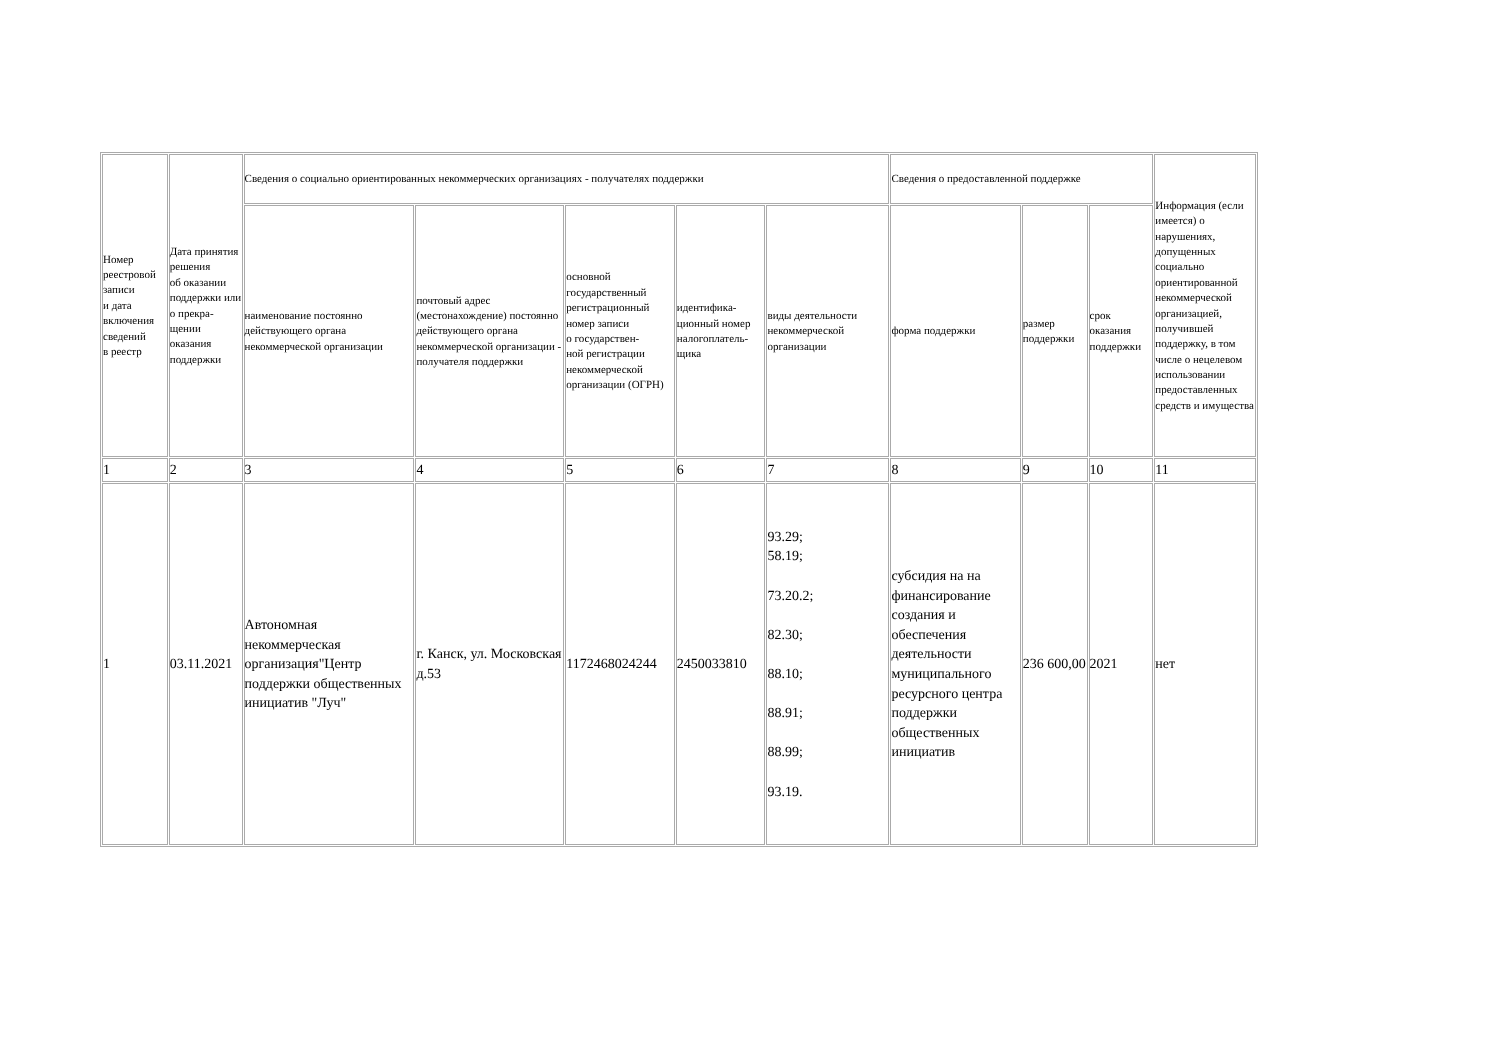| Номер реестровой записи и дата включения сведений в реестр | Дата принятия решения об оказании поддержки или о прекра- щении оказания поддержки | Сведения о социально ориентированных некоммерческих организациях - получателях поддержки | | | | | Сведения о предоставленной поддержке | | | Информация (если имеется) о нарушениях, допущенных социально ориентированной некоммерческой организацией, получившей поддержку, в том числе о нецелевом использовании предоставленных средств и имущества |
| --- | --- | --- | --- | --- | --- | --- | --- | --- | --- | --- |
| | | наименование постоянно действующего органа некоммерческой организации | почтовый адрес (местонахождение) постоянно действующего органа некоммерческой организации - получателя поддержки | основной государственный регистрационный номер записи о государствен- ной регистрации некоммерческой организации (ОГРН) | идентифика- ционный номер налогоплатель- щика | виды деятельности некоммерческой организации | форма поддержки | размер поддержки | срок оказания поддержки | |
| 1 | 2 | 3 | 4 | 5 | 6 | 7 | 8 | 9 | 10 | 11 |
| 1 | 03.11.2021 | Автономная некоммерческая организация"Центр поддержки общественных инициатив "Луч" | г. Канск, ул. Московская д.53 | 1172468024244 | 2450033810 | 93.29; 58.19; 73.20.2; 82.30; 88.10; 88.91; 88.99; 93.19. | субсидия на на финансирование создания и обеспечения деятельности муниципального ресурсного центра поддержки общественных инициатив | 236 600,00 | 2021 | нет |